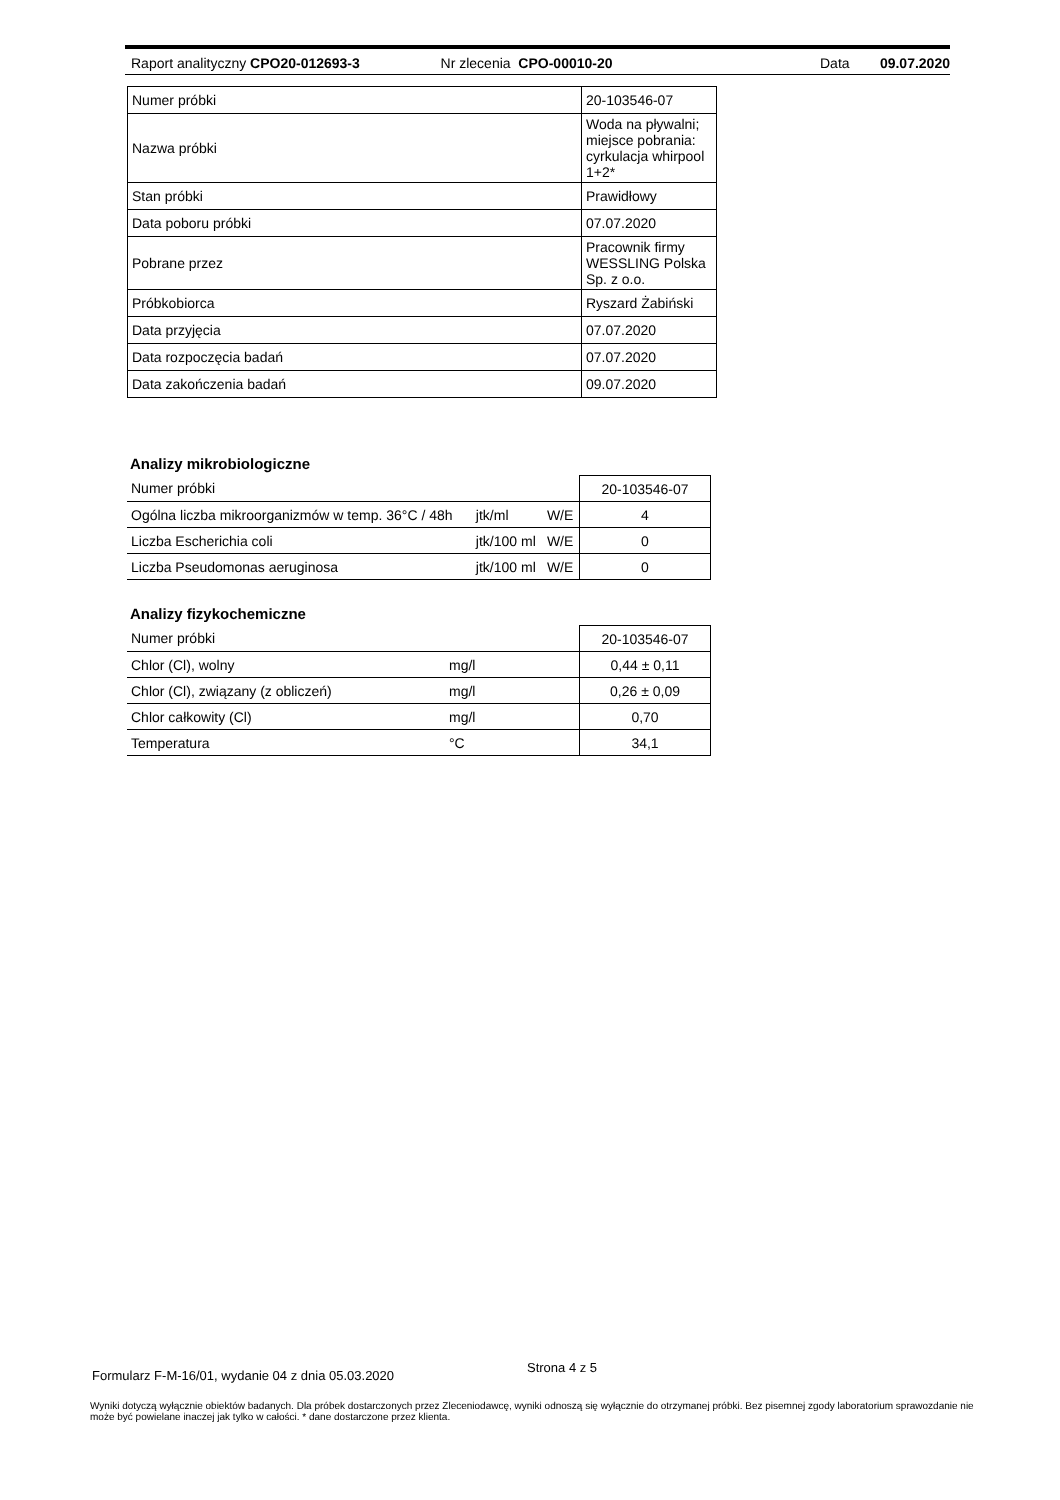Raport analityczny CPO20-012693-3 Nr zlecenia CPO-00010-20 Data 09.07.2020
| Numer próbki | 20-103546-07 |
| Nazwa próbki | Woda na pływalni; miejsce pobrania: cyrkulacja whirpool 1+2* |
| Stan próbki | Prawidłowy |
| Data poboru próbki | 07.07.2020 |
| Pobrane przez | Pracownik firmy WESSLING Polska Sp. z o.o. |
| Próbkobiorca | Ryszard Żabiński |
| Data przyjęcia | 07.07.2020 |
| Data rozpoczęcia badań | 07.07.2020 |
| Data zakończenia badań | 09.07.2020 |
Analizy mikrobiologiczne
| Numer próbki | | | 20-103546-07 |
| Ogólna liczba mikroorganizmów w temp. 36°C / 48h | jtk/ml | W/E | 4 |
| Liczba Escherichia coli | jtk/100 ml | W/E | 0 |
| Liczba Pseudomonas aeruginosa | jtk/100 ml | W/E | 0 |
Analizy fizykochemiczne
| Numer próbki | | 20-103546-07 |
| Chlor (Cl), wolny | mg/l | 0,44 ± 0,11 |
| Chlor (Cl), związany (z obliczeń) | mg/l | 0,26 ± 0,09 |
| Chlor całkowity (Cl) | mg/l | 0,70 |
| Temperatura | °C | 34,1 |
Formularz F-M-16/01, wydanie 04 z dnia 05.03.2020 Strona 4 z 5
Wyniki dotyczą wyłącznie obiektów badanych. Dla próbek dostarczonych przez Zleceniodawcę, wyniki odnoszą się wyłącznie do otrzymanej próbki. Bez pisemnej zgody laboratorium sprawozdanie nie może być powielane inaczej jak tylko w całości. * dane dostarczone przez klienta.